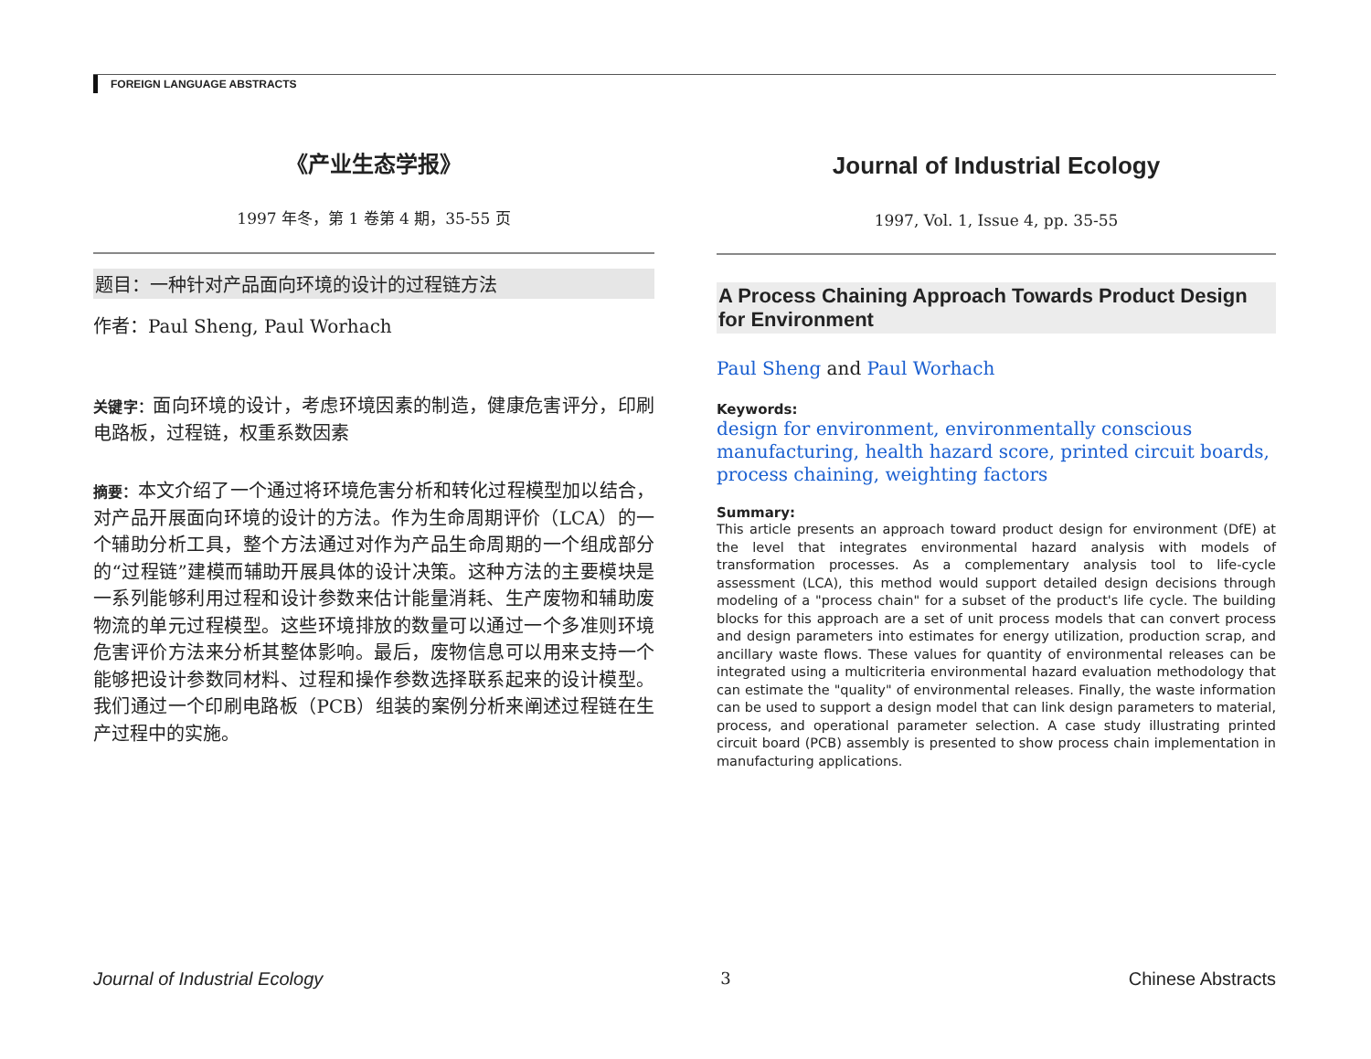FOREIGN LANGUAGE ABSTRACTS
《产业生态学报》
1997 年冬，第 1 卷第 4 期，35-55 页
题目：一种针对产品面向环境的设计的过程链方法
作者：Paul Sheng, Paul Worhach
关键字：面向环境的设计，考虑环境因素的制造，健康危害评分，印刷电路板，过程链，权重系数因素
摘要：本文介绍了一个通过将环境危害分析和转化过程模型加以结合，对产品开展面向环境的设计的方法。作为生命周期评价（LCA）的一个辅助分析工具，整个方法通过对作为产品生命周期的一个组成部分的“过程链”建模而辅助开展具体的设计决策。这种方法的主要模块是一系列能够利用过程和设计参数来估计能量消耗、生产废物和辅助废物流的单元过程模型。这些环境排放的数量可以通过一个多准则环境危害评价方法来分析其整体影响。最后，废物信息可以用来支持一个能够把设计参数同材料、过程和操作参数选择联系起来的设计模型。我们通过一个印刷电路板（PCB）组装的案例分析来阐述过程链在生产过程中的实施。
Journal of Industrial Ecology
1997, Vol. 1, Issue 4, pp. 35-55
A Process Chaining Approach Towards Product Design for Environment
Paul Sheng and Paul Worhach
Keywords:
design for environment, environmentally conscious manufacturing, health hazard score, printed circuit boards, process chaining, weighting factors
Summary:
This article presents an approach toward product design for environment (DfE) at the level that integrates environmental hazard analysis with models of transformation processes. As a complementary analysis tool to life-cycle assessment (LCA), this method would support detailed design decisions through modeling of a "process chain" for a subset of the product's life cycle. The building blocks for this approach are a set of unit process models that can convert process and design parameters into estimates for energy utilization, production scrap, and ancillary waste flows. These values for quantity of environmental releases can be integrated using a multicriteria environmental hazard evaluation methodology that can estimate the "quality" of environmental releases. Finally, the waste information can be used to support a design model that can link design parameters to material, process, and operational parameter selection. A case study illustrating printed circuit board (PCB) assembly is presented to show process chain implementation in manufacturing applications.
Journal of Industrial Ecology 3 Chinese Abstracts